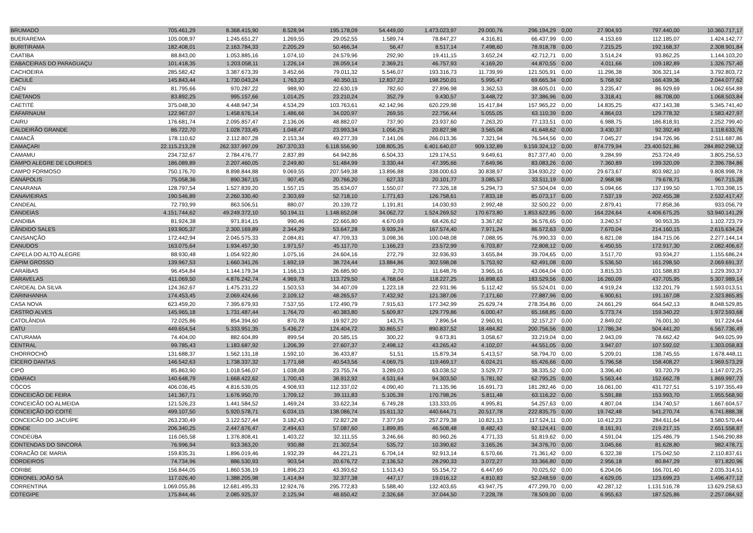| BRUMADO | 705.461,29 | 8.368.415,90 | 8.528,94 | 195.178,09 | 54.449,00 | 1.473.023,97 | 29.000,76 | 296.194,29 | 0,00 | 27.904,93 | 797.440,00 | 10.360.717,17 |
| BUERAREMA | 105.008,97 | 1.245.651,27 | 1.269,55 | 29.052,55 | 1.589,74 | 78.847,27 | 4.316,81 | 66.437,99 | 0,00 | 4.153,69 | 112.185,07 | 1.424.142,77 |
| BURITIRAMA | 182.408,01 | 2.163.784,33 | 2.205,29 | 50.466,34 | 56,47 | 8.517,14 | 7.498,60 | 78.918,78 | 0,00 | 7.215,25 | 192.168,37 | 2.308.901,84 |
| CAATIBA | 88.843,00 | 1.053.885,16 | 1.074,10 | 24.579,96 | 292,90 | 19.411,15 | 3.652,24 | 42.712,71 | 0,00 | 3.514,24 | 93.862,25 | 1.144.103,20 |
| CABACEIRAS DO PARAGUAÇU | 101.418,35 | 1.203.058,11 | 1.226,14 | 28.059,14 | 2.369,21 | 46.757,93 | 4.169,20 | 44.870,55 | 0,00 | 4.011,66 | 109.182,89 | 1.326.757,40 |
| CACHOEIRA | 285.582,42 | 3.387.673,39 | 3.452,66 | 79.011,32 | 5.546,07 | 193.316,73 | 11.739,99 | 121.505,91 | 0,00 | 11.296,38 | 306.321,14 | 3.792.803,72 |
| CACULÉ | 145.843,44 | 1.730.043,24 | 1.763,23 | 40.350,11 | 12.837,22 | 198.250,01 | 5.995,47 | 69.665,34 | 0,00 | 5.768,92 | 166.439,36 | 2.044.077,62 |
| CAÉN | 81.795,66 | 970.287,22 | 988,90 | 22.630,19 | 782,60 | 27.896,98 | 3.362,53 | 38.605,01 | 0,00 | 3.235,47 | 86.929,69 | 1.062.654,88 |
| CAETANOS | 83.892,25 | 995.157,66 | 1.014,25 | 23.210,24 | 352,79 | 9.430,57 | 3.448,72 | 37.386,96 | 0,00 | 3.318,41 | 88.708,00 | 1.068.503,84 |
| CAETITÉ | 375.048,30 | 4.448.947,34 | 4.534,29 | 103.763,61 | 42.142,96 | 620.229,98 | 15.417,84 | 157.965,22 | 0,00 | 14.835,25 | 437.143,38 | 5.345.741,40 |
| CAFARNAUM | 122.967,07 | 1.458.676,14 | 1.486,66 | 34.020,97 | 269,55 | 22.756,44 | 5.055,05 | 63.110,39 | 0,00 | 4.864,03 | 129.778,32 | 1.583.427,97 |
| CAIRU | 176.681,74 | 2.095.857,47 | 2.136,06 | 48.882,07 | 737,90 | 23.937,60 | 7.263,20 | 77.133,51 | 0,00 | 6.988,75 | 186.818,91 | 2.252.799,40 |
| CALDEIRÃO GRANDE | 86.722,70 | 1.028.733,45 | 1.048,47 | 23.993,34 | 1.056,25 | 20.827,98 | 3.565,08 | 41.648,62 | 0,00 | 3.430,37 | 92.392,49 | 1.118.633,76 |
| CAMACÃ | 178.110,62 | 2.112.807,28 | 2.153,34 | 49.277,39 | 7.141,06 | 266.013,36 | 7.321,94 | 76.544,56 | 0,00 | 7.045,27 | 194.726,96 | 2.511.687,86 |
| CAMAÇARI | 22.115.213,28 | 262.337.997,09 | 267.370,33 | 6.118.556,90 | 108.805,35 | 6.401.640,07 | 909.132,89 | 9.159.324,12 | 0,00 | 874.779,94 | 23.400.521,86 | 284.892.298,12 |
| CAMAMU | 234.732,67 | 2.784.476,77 | 2.837,89 | 64.942,86 | 6.504,33 | 129.174,51 | 9.649,61 | 817.377,40 | 0,00 | 9.284,99 | 253.724,49 | 3.805.256,53 |
| CAMPO ALEGRE DE LOURDES | 186.089,89 | 2.207.460,05 | 2.249,80 | 51.484,99 | 3.330,44 | 47.395,66 | 7.649,96 | 83.083,26 | 0,00 | 7.360,89 | 199.320,09 | 2.396.784,86 |
| CAMPO FORMOSO | 750.176,70 | 8.898.844,88 | 9.069,55 | 207.549,38 | 13.896,88 | 338.000,63 | 30.838,97 | 334.930,22 | 0,00 | 29.673,67 | 803.982,10 | 9.808.998,78 |
| CANÁPOLIS | 75.058,36 | 890.367,15 | 907,45 | 20.766,20 | 627,33 | 20.101,77 | 3.085,57 | 33.511,19 | 0,00 | 2.968,98 | 79.678,71 | 967.715,28 |
| CANARANA | 128.797,54 | 1.527.839,20 | 1.557,15 | 35.634,07 | 1.550,07 | 77.326,18 | 5.294,73 | 57.504,04 | 0,00 | 5.094,66 | 137.199,50 | 1.703.398,15 |
| CANAVIEIRAS | 190.546,89 | 2.260.330,40 | 2.303,69 | 52.718,10 | 1.771,63 | 126.758,61 | 7.833,18 | 85.073,17 | 0,00 | 7.537,19 | 202.455,38 | 2.532.417,47 |
| CANDEAL | 72.793,99 | 863.506,51 | 880,07 | 20.139,72 | 1.191,81 | 14.030,93 | 2.992,48 | 32.500,22 | 0,00 | 2.879,41 | 77.858,36 | 933.056,79 |
| CANDEIAS | 4.151.744,62 | 49.249.372,10 | 50.194,11 | 1.148.652,08 | 34.062,72 | 1.524.269,52 | 170.673,80 | 1.853.622,95 | 0,00 | 164.224,64 | 4.406.675,25 | 53.940.141,29 |
| CANDIBA | 81.924,38 | 971.814,15 | 990,46 | 22.665,80 | 4.670,69 | 68.426,62 | 3.367,82 | 36.576,65 | 0,00 | 3.240,57 | 90.953,35 | 1.102.723,79 |
| CÂNDIDO SALES | 193.905,37 | 2.300.169,89 | 2.344,29 | 53.647,28 | 9.939,24 | 167.574,40 | 7.971,24 | 86.572,63 | 0,00 | 7.670,04 | 214.160,15 | 2.615.634,24 |
| CANSANÇÃO | 172.442,94 | 2.045.575,33 | 2.084,81 | 47.709,33 | 3.098,36 | 100.048,08 | 7.088,95 | 76.990,33 | 0,00 | 6.821,08 | 184.715,06 | 2.277.144,14 |
| CANUDOS | 163.075,64 | 1.934.457,30 | 1.971,57 | 45.117,70 | 1.166,23 | 23.572,99 | 6.703,87 | 72.808,12 | 0,00 | 6.450,55 | 172.917,30 | 2.082.406,67 |
| CAPELA DO ALTO ALEGRE | 88.930,48 | 1.054.922,80 | 1.075,16 | 24.604,16 | 272,79 | 32.936,93 | 3.655,84 | 39.704,65 | 0,00 | 3.517,70 | 93.934,27 | 1.155.686,24 |
| CAPIM GROSSO | 139.967,53 | 1.660.341,26 | 1.692,19 | 38.724,44 | 13.884,86 | 302.598,08 | 5.753,92 | 62.491,08 | 0,00 | 5.536,50 | 161.298,50 | 2.069.691,37 |
| CARAÍBAS | 96.454,84 | 1.144.179,34 | 1.166,13 | 26.685,90 | 2,70 | 11.648,76 | 3.965,16 | 43.064,04 | 0,00 | 3.815,33 | 101.588,83 | 1.229.393,37 |
| CARAVELAS | 411.069,50 | 4.876.242,74 | 4.969,78 | 113.729,50 | 4.768,04 | 118.227,25 | 16.898,63 | 183.529,56 | 0,00 | 16.260,09 | 437.705,95 | 5.307.989,14 |
| CARDEAL DA SILVA | 124.362,67 | 1.475.231,22 | 1.503,53 | 34.407,09 | 1.223,18 | 22.931,96 | 5.112,42 | 55.524,01 | 0,00 | 4.919,24 | 132.201,79 | 1.593.013,51 |
| CARINHANHA | 174.453,45 | 2.069.424,66 | 2.109,12 | 48.265,57 | 7.432,92 | 121.387,06 | 7.171,60 | 77.887,96 | 0,00 | 6.900,61 | 191.167,08 | 2.323.865,85 |
| CASA NOVA | 623.459,20 | 7.395.679,93 | 7.537,55 | 172.490,79 | 7.915,63 | 177.342,99 | 25.629,74 | 278.354,86 | 0,00 | 24.661,29 | 664.542,13 | 8.048.529,85 |
| CASTRO ALVES | 145.965,18 | 1.731.487,44 | 1.764,70 | 40.383,80 | 5.609,87 | 129.779,86 | 6.000,47 | 65.168,85 | 0,00 | 5.773,74 | 159.340,22 | 1.972.593,68 |
| CATOLÂNDIA | 72.025,86 | 854.394,60 | 870,78 | 19.927,20 | 143,75 | 7.896,54 | 2.960,91 | 32.157,27 | 0,00 | 2.849,02 | 76.001,30 | 917.224,64 |
| CATU | 449.654,54 | 5.333.951,35 | 5.436,27 | 124.404,72 | 30.865,57 | 890.837,52 | 18.484,82 | 200.756,56 | 0,00 | 17.786,34 | 504.441,20 | 6.567.736,49 |
| CATURAMA | 74.404,00 | 882.604,89 | 899,54 | 20.585,15 | 300,22 | 9.673,81 | 3.058,67 | 33.219,04 | 0,00 | 2.943,09 | 78.662,42 | 949.025,99 |
| CENTRAL | 99.785,43 | 1.183.687,92 | 1.206,39 | 27.607,37 | 2.498,12 | 43.265,42 | 4.102,07 | 44.551,05 | 0,00 | 3.947,07 | 107.592,02 | 1.303.058,83 |
| CHORROCHÓ | 131.688,37 | 1.562.131,18 | 1.592,10 | 36.433,87 | 51,51 | 15.879,34 | 5.413,57 | 58.794,70 | 0,00 | 5.209,01 | 138.745,55 | 1.678.448,11 |
| CÍCERO DANTAS | 146.542,63 | 1.738.337,32 | 1.771,68 | 40.543,56 | 4.069,75 | 119.469,17 | 6.024,21 | 65.426,66 | 0,00 | 5.796,58 | 158.408,27 | 1.969.573,29 |
| CIPÓ | 85.863,90 | 1.018.546,07 | 1.038,08 | 23.755,74 | 3.289,03 | 63.038,52 | 3.529,77 | 38.335,52 | 0,00 | 3.396,40 | 93.720,79 | 1.147.072,25 |
| COARACI | 140.648,79 | 1.668.422,62 | 1.700,43 | 38.912,92 | 4.531,64 | 94.303,50 | 5.781,92 | 62.795,25 | 0,00 | 5.563,44 | 152.662,78 | 1.869.997,73 |
| CÔCOS | 406.036,45 | 4.816.539,05 | 4.908,93 | 112.337,02 | 4.090,40 | 71.135,96 | 16.691,73 | 181.282,46 | 0,00 | 16.061,00 | 431.727,51 | 5.197.355,49 |
| CONCEICÃO DE FEIRA | 141.367,71 | 1.676.950,70 | 1.709,12 | 39.111,83 | 5.105,39 | 170.798,26 | 5.811,48 | 63.116,22 | 0,00 | 5.591,88 | 153.993,70 | 1.955.568,90 |
| CONCEICÃO DO ALMEIDA | 121.526,23 | 1.441.584,52 | 1.469,24 | 33.622,34 | 6.749,28 | 133.333,05 | 4.995,81 | 54.257,63 | 0,00 | 4.807,04 | 134.740,57 | 1.667.604,57 |
| CONCEIÇÃO DO COITÉ | 499.107,50 | 5.920.578,71 | 6.034,15 | 138.086,74 | 15.611,32 | 440.644,71 | 20.517,78 | 222.835,75 | 0,00 | 19.742,48 | 541.270,74 | 6.741.888,38 |
| CONCEICÃO DO JACUÍPE | 263.230,49 | 3.122.527,44 | 3.182,43 | 72.827,28 | 7.377,59 | 257.279,38 | 10.821,13 | 117.524,11 | 0,00 | 10.412,23 | 284.611,64 | 3.580.570,44 |
| CONDE | 206.340,25 | 2.447.676,47 | 2.494,63 | 57.087,60 | 1.899,85 | 46.508,48 | 8.482,43 | 92.124,41 | 0,00 | 8.161,91 | 219.217,15 | 2.651.558,87 |
| CONDEÚBA | 116.065,58 | 1.376.808,41 | 1.403,22 | 32.111,55 | 3.246,66 | 80.960,26 | 4.771,33 | 51.819,62 | 0,00 | 4.591,04 | 125.486,79 | 1.546.290,88 |
| CONTENDAS DO SINCORÁ | 76.996,94 | 913.363,20 | 930,88 | 21.302,54 | 535,72 | 10.390,62 | 3.165,26 | 34.376,70 | 0,00 | 3.045,66 | 81.628,80 | 982.478,71 |
| CORACÃO DE MARIA | 159.835,31 | 1.896.019,46 | 1.932,39 | 44.221,21 | 6.704,14 | 92.913,14 | 6.570,66 | 71.361,42 | 0,00 | 6.322,38 | 175.042,50 | 2.110.837,61 |
| CORDEIROS | 74.734,96 | 886.530,93 | 903,54 | 20.676,72 | 2.136,52 | 28.290,33 | 3.072,27 | 33.366,80 | 0,00 | 2.956,18 | 80.847,29 | 971.820,96 |
| CORIBE | 156.844,05 | 1.860.536,19 | 1.896,23 | 43.393,62 | 1.513,43 | 55.154,72 | 6.447,69 | 70.025,92 | 0,00 | 6.204,06 | 166.701,40 | 2.035.314,51 |
| CORONEL JOÃO SÁ | 117.026,40 | 1.388.205,98 | 1.414,84 | 32.377,38 | 447,17 | 19.016,12 | 4.810,83 | 52.248,59 | 0,00 | 4.629,05 | 123.699,23 | 1.496.477,12 |
| CORRENTINA | 1.069.055,86 | 12.681.495,33 | 12.924,76 | 295.772,83 | 5.588,40 | 132.403,65 | 43.947,75 | 477.299,70 | 0,00 | 42.287,12 | 1.131.516,78 | 13.629.258,63 |
| COTEGIPE | 175.844,46 | 2.085.925,37 | 2.125,94 | 48.650,42 | 2.326,68 | 37.044,50 | 7.228,78 | 78.509,00 | 0,00 | 6.955,63 | 187.525,86 | 2.257.084,92 |